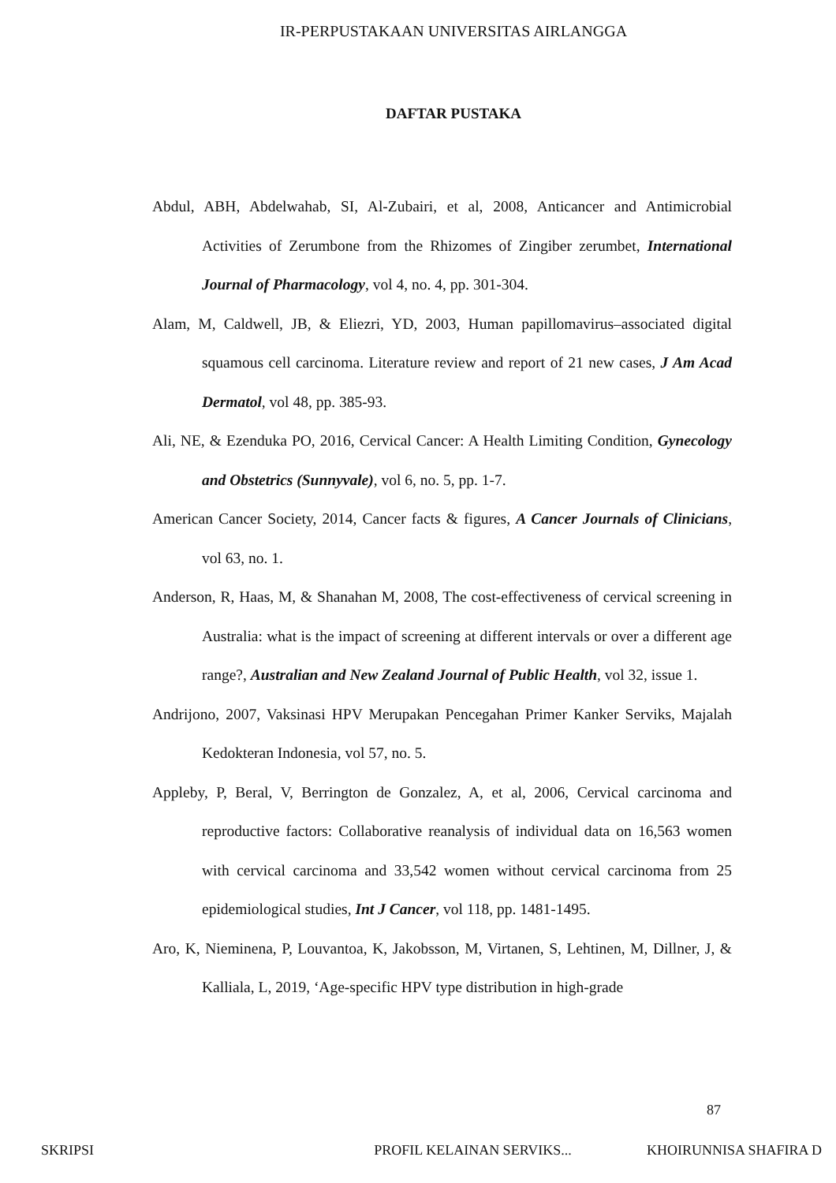IR-PERPUSTAKAAN UNIVERSITAS AIRLANGGA
DAFTAR PUSTAKA
Abdul, ABH, Abdelwahab, SI, Al-Zubairi, et al, 2008, Anticancer and Antimicrobial Activities of Zerumbone from the Rhizomes of Zingiber zerumbet, International Journal of Pharmacology, vol 4, no. 4, pp. 301-304.
Alam, M, Caldwell, JB, & Eliezri, YD, 2003, Human papillomavirus–associated digital squamous cell carcinoma. Literature review and report of 21 new cases, J Am Acad Dermatol, vol 48, pp. 385-93.
Ali, NE, & Ezenduka PO, 2016, Cervical Cancer: A Health Limiting Condition, Gynecology and Obstetrics (Sunnyvale), vol 6, no. 5, pp. 1-7.
American Cancer Society, 2014, Cancer facts & figures, A Cancer Journals of Clinicians, vol 63, no. 1.
Anderson, R, Haas, M, & Shanahan M, 2008, The cost-effectiveness of cervical screening in Australia: what is the impact of screening at different intervals or over a different age range?, Australian and New Zealand Journal of Public Health, vol 32, issue 1.
Andrijono, 2007, Vaksinasi HPV Merupakan Pencegahan Primer Kanker Serviks, Majalah Kedokteran Indonesia, vol 57, no. 5.
Appleby, P, Beral, V, Berrington de Gonzalez, A, et al, 2006, Cervical carcinoma and reproductive factors: Collaborative reanalysis of individual data on 16,563 women with cervical carcinoma and 33,542 women without cervical carcinoma from 25 epidemiological studies, Int J Cancer, vol 118, pp. 1481-1495.
Aro, K, Nieminena, P, Louvantoa, K, Jakobsson, M, Virtanen, S, Lehtinen, M, Dillner, J, & Kalliala, L, 2019, ‘Age-specific HPV type distribution in high-grade
87
SKRIPSI PROFIL KELAINAN SERVIKS... KHOIRUNNISA SHAFIRA D